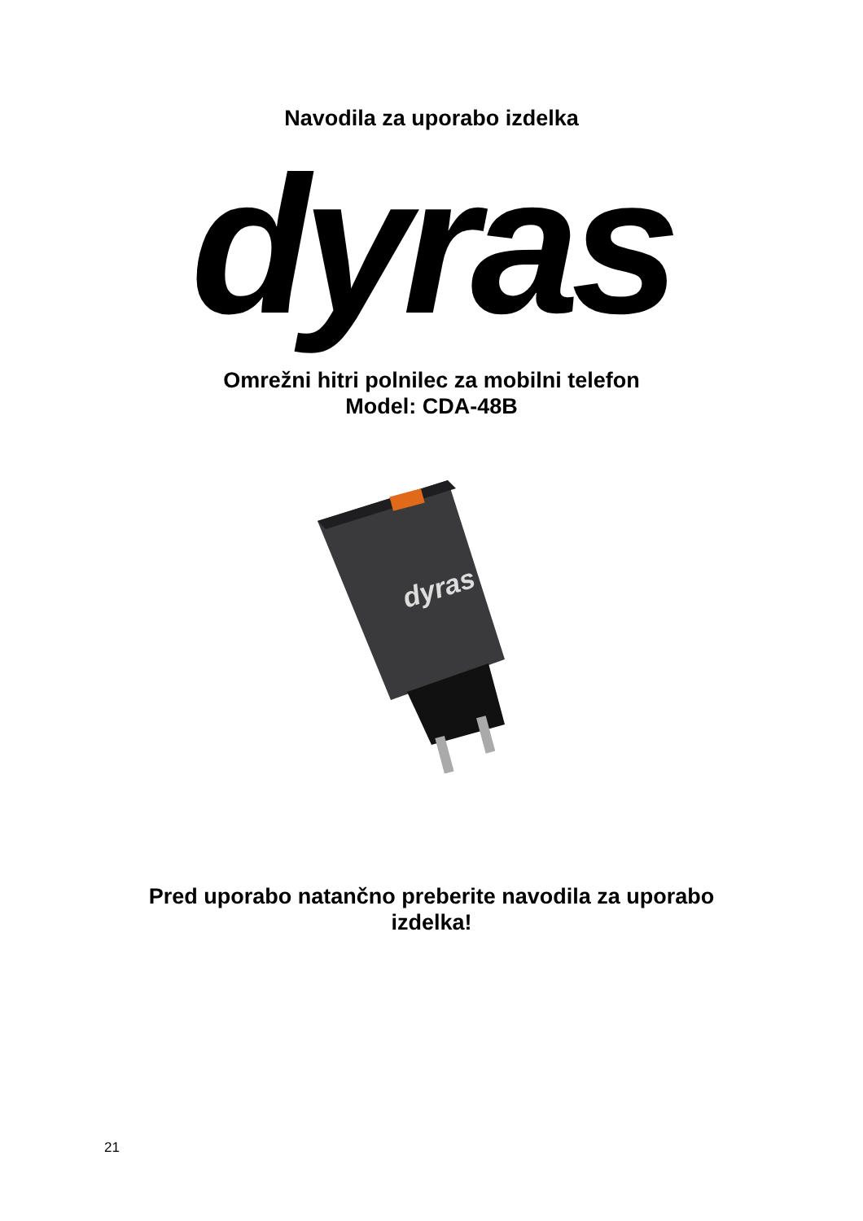Navodila za uporabo izdelka
dyras
Omrežni hitri polnilec za mobilni telefon
Model: CDA-48B
dyras
Pred uporabo natančno preberite navodila za uporabo
izdelka!
21